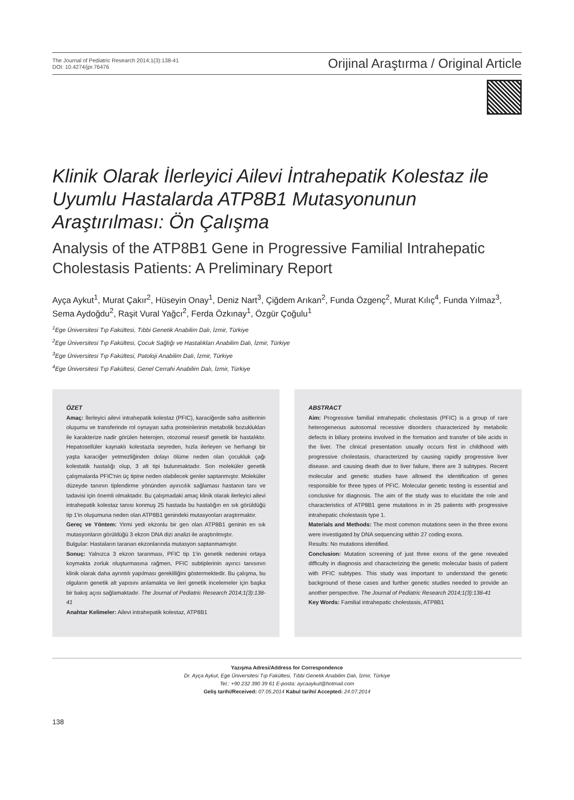The Journal of Pediatric Research 2014;1(3):138-41
DOI: 10.4274/jpr.76476
Orijinal Araştırma / Original Article
Klinik Olarak İlerleyici Ailevi İntrahepatik Kolestaz ile Uyumlu Hastalarda ATP8B1 Mutasyonunun Araştırılması: Ön Çalışma
Analysis of the ATP8B1 Gene in Progressive Familial Intrahepatic Cholestasis Patients: A Preliminary Report
Ayça Aykut<sup>1</sup>, Murat Çakır<sup>2</sup>, Hüseyin Onay<sup>1</sup>, Deniz Nart<sup>3</sup>, Çiğdem Arıkan<sup>2</sup>, Funda Özgenç<sup>2</sup>, Murat Kılıç<sup>4</sup>, Funda Yılmaz<sup>3</sup>, Sema Aydoğdu<sup>2</sup>, Raşit Vural Yağcı<sup>2</sup>, Ferda Özkınay<sup>1</sup>, Özgür Çoğulu<sup>1</sup>
<sup>1</sup> Ege Üniversitesi Tıp Fakültesi, Tıbbi Genetik Anabilim Dalı, İzmir, Türkiye
<sup>2</sup> Ege Üniversitesi Tıp Fakültesi, Çocuk Sağlığı ve Hastalıkları Anabilim Dalı, İzmir, Türkiye
<sup>3</sup> Ege Üniversitesi Tıp Fakültesi, Patoloji Anabilim Dalı, İzmir, Türkiye
<sup>4</sup> Ege Üniversitesi Tıp Fakültesi, Genel Cerrahi Anabilim Dalı, İzmir, Türkiye
ÖZET
Amaç: İlerleyici ailevi intrahepatik kolestaz (PFIC), karaciğerde safra asitlerinin oluşumu ve transferinde rol oynayan safra proteinlerinin metabolik bozuklukları ile karakterize nadir görülen heterojen, otozomal resesif genetik bir hastalıktır. Hepatosellüler kaynaklı kolestazla seyreden, hızla ilerleyen ve herhangi bir yaşta karaciğer yetmezliğinden dolayı ölüme neden olan çocukluk çağı kolestatik hastalığı olup, 3 alt tipi bulunmaktadır. Son moleküler genetik çalışmalarda PFIC'nin üç tipine neden olabilecek genler saptanmıştır. Moleküler düzeyde tanının tiplendirme yönünden ayırıcılık sağlaması hastanın tanı ve tadavisi için önemli olmaktadır. Bu çalışmadaki amaç klinik olarak ilerleyici ailevi intrahepatik kolestaz tanısı konmuş 25 hastada bu hastalığın en sık görüldüğü tip 1'in oluşumuna neden olan ATP8B1 genindeki mutasyonları araştırmaktır.
Gereç ve Yöntem: Yirmi yedi ekzonlu bir gen olan ATP8B1 geninin en sık mutasyonların görüldüğü 3 ekzon DNA dizi analizi ile araştırılmıştır.
Bulgular: Hastaların taranan ekzonlarında mutasyon saptanmamıştır.
Sonuç: Yalnızca 3 ekzon taranması, PFIC tip 1'in genetik nedenini ortaya koymakta zorluk oluşturmasına rağmen, PFIC subtiplerinin ayırıcı tanısının klinik olarak daha ayrıntılı yapılması gerekliliğini göstermektedir. Bu çalışma, bu olguların genetik alt yapısını anlamakta ve ileri genetik incelemeler için başka bir bakış açısı sağlamaktadır. The Journal of Pediatric Research 2014;1(3):138-41
Anahtar Kelimeler: Ailevi intrahepatik kolestaz, ATP8B1
ABSTRACT
Aim: Progressive familial intrahepatic cholestasis (PFIC) is a group of rare heterogeneous autosomal recessive disorders characterized by metabolic defects in biliary proteins involved in the formation and transfer of bile acids in the liver. The clinical presentation usually occurs first in childhood with progressive cholestasis, characterized by causing rapidly progressive liver disease. and causing death due to liver failure, there are 3 subtypes. Recent molecular and genetic studies have allowed the identification of genes responsible for three types of PFIC. Molecular genetic testing is essential and conclusive for diagnosis. The aim of the study was to elucidate the role and characteristics of ATP8B1 gene mutations in in 25 patients with progressive intrahepatic cholestasis type 1.
Materials and Methods: The most common mutations seen in the three exons were investigated by DNA sequencing within 27 coding exons.
Results: No mutations identified.
Conclusion: Mutation screening of just three exons of the gene revealed difficulty in diagnosis and characterizing the genetic molecular basis of patient with PFIC subtypes. This study was important to understand the genetic background of these cases and further genetic studies needed to provide an another perspective. The Journal of Pediatric Research 2014;1(3):138-41
Key Words: Familial intrahepatic cholestasis, ATP8B1
Yazışma Adresi/Address for Correspondence
Dr. Ayça Aykut, Ege Üniversitesi Tıp Fakültesi, Tıbbi Genetik Anabilim Dalı, İzmir, Türkiye
Tel.: +90 232 390 39 61 E-posta: aycaaykut@hotmail.com
Geliş tarihi/Received: 07.05.2014 Kabul tarihi/ Accepted: 24.07.2014
138